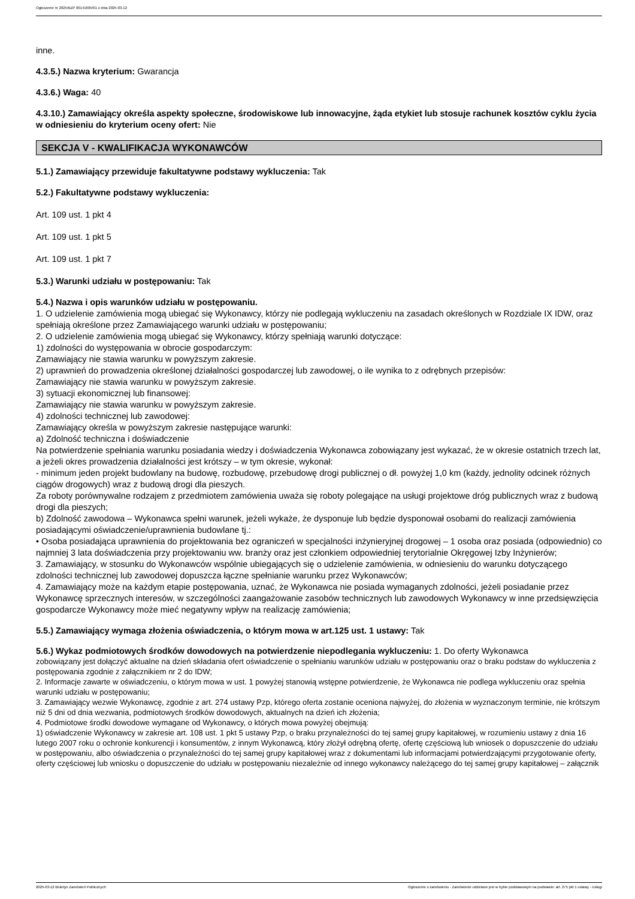Ogłoszenie nr 2025/BZP 00141605/01 z dnia 2025-03-12
inne.
4.3.5.) Nazwa kryterium: Gwarancja
4.3.6.) Waga: 40
4.3.10.) Zamawiający określa aspekty społeczne, środowiskowe lub innowacyjne, żąda etykiet lub stosuje rachunek kosztów cyklu życia w odniesieniu do kryterium oceny ofert: Nie
SEKCJA V - KWALIFIKACJA WYKONAWCÓW
5.1.) Zamawiający przewiduje fakultatywne podstawy wykluczenia: Tak
5.2.) Fakultatywne podstawy wykluczenia:
Art. 109 ust. 1 pkt 4
Art. 109 ust. 1 pkt 5
Art. 109 ust. 1 pkt 7
5.3.) Warunki udziału w postępowaniu: Tak
5.4.) Nazwa i opis warunków udziału w postępowaniu.
1. O udzielenie zamówienia mogą ubiegać się Wykonawcy, którzy nie podlegają wykluczeniu na zasadach określonych w Rozdziale IX IDW, oraz spełniają określone przez Zamawiającego warunki udziału w postępowaniu;
2. O udzielenie zamówienia mogą ubiegać się Wykonawcy, którzy spełniają warunki dotyczące:
1) zdolności do występowania w obrocie gospodarczym:
Zamawiający nie stawia warunku w powyższym zakresie.
2) uprawnień do prowadzenia określonej działalności gospodarczej lub zawodowej, o ile wynika to z odrębnych przepisów:
Zamawiający nie stawia warunku w powyższym zakresie.
3) sytuacji ekonomicznej lub finansowej:
Zamawiający nie stawia warunku w powyższym zakresie.
4) zdolności technicznej lub zawodowej:
Zamawiający określa w powyższym zakresie następujące warunki:
a) Zdolność techniczna i doświadczenie
Na potwierdzenie spełniania warunku posiadania wiedzy i doświadczenia Wykonawca zobowiązany jest wykazać, że w okresie ostatnich trzech lat, a jeżeli okres prowadzenia działalności jest krótszy – w tym okresie, wykonał:
- minimum jeden projekt budowlany na budowę, rozbudowę, przebudowę drogi publicznej o dł. powyżej 1,0 km (każdy, jednolity odcinek różnych ciągów drogowych) wraz z budową drogi dla pieszych.
Za roboty porównywalne rodzajem z przedmiotem zamówienia uważa się roboty polegające na usługi projektowe dróg publicznych wraz z budową drogi dla pieszych;
b) Zdolność zawodowa – Wykonawca spełni warunek, jeżeli wykaże, że dysponuje lub będzie dysponował osobami do realizacji zamówienia posiadającymi oświadczenie/uprawnienia budowlane tj.:
• Osoba posiadająca uprawnienia do projektowania bez ograniczeń w specjalności inżynieryjnej drogowej – 1 osoba oraz posiada (odpowiednio) co najmniej 3 lata doświadczenia przy projektowaniu ww. branży oraz jest członkiem odpowiedniej terytorialnie Okręgowej Izby Inżynierów;
3. Zamawiający, w stosunku do Wykonawców wspólnie ubiegających się o udzielenie zamówienia, w odniesieniu do warunku dotyczącego zdolności technicznej lub zawodowej dopuszcza łączne spełnianie warunku przez Wykonawców;
4. Zamawiający może na każdym etapie postępowania, uznać, że Wykonawca nie posiada wymaganych zdolności, jeżeli posiadanie przez Wykonawcę sprzecznych interesów, w szczególności zaangażowanie zasobów technicznych lub zawodowych Wykonawcy w inne przedsięwzięcia gospodarcze Wykonawcy może mieć negatywny wpływ na realizację zamówienia;
5.5.) Zamawiający wymaga złożenia oświadczenia, o którym mowa w art.125 ust. 1 ustawy: Tak
5.6.) Wykaz podmiotowych środków dowodowych na potwierdzenie niepodlegania wykluczeniu: 1. Do oferty Wykonawca
zobowiązany jest dołączyć aktualne na dzień składania ofert oświadczenie o spełnianiu warunków udziału w postępowaniu oraz o braku podstaw do wykluczenia z postępowania zgodnie z załącznikiem nr 2 do IDW;
2. Informacje zawarte w oświadczeniu, o którym mowa w ust. 1 powyżej stanowią wstępne potwierdzenie, że Wykonawca nie podlega wykluczeniu oraz spełnia warunki udziału w postępowaniu;
3. Zamawiający wezwie Wykonawcę, zgodnie z art. 274 ustawy Pzp, którego oferta zostanie oceniona najwyżej, do złożenia w wyznaczonym terminie, nie krótszym niż 5 dni od dnia wezwania, podmiotowych środków dowodowych, aktualnych na dzień ich złożenia;
4. Podmiotowe środki dowodowe wymagane od Wykonawcy, o których mowa powyżej obejmują:
1) oświadczenie Wykonawcy w zakresie art. 108 ust. 1 pkt 5 ustawy Pzp, o braku przynależności do tej samej grupy kapitałowej, w rozumieniu ustawy z dnia 16 lutego 2007 roku o ochronie konkurencji i konsumentów, z innym Wykonawcą, który złożył odrębną ofertę, ofertę częściową lub wniosek o dopuszczenie do udziału w postępowaniu, albo oświadczenia o przynależności do tej samej grupy kapitałowej wraz z dokumentami lub informacjami potwierdzającymi przygotowanie oferty, oferty częściowej lub wniosku o dopuszczenie do udziału w postępowaniu niezależnie od innego wykonawcy należącego do tej samej grupy kapitałowej – załącznik
2025-03-12 Biuletyn Zamówień Publicznych Ogłoszenie o zamówieniu - Zamówienie udzielane jest w trybie podstawowym na podstawie: art. 275 pkt 1 ustawy - Usługi